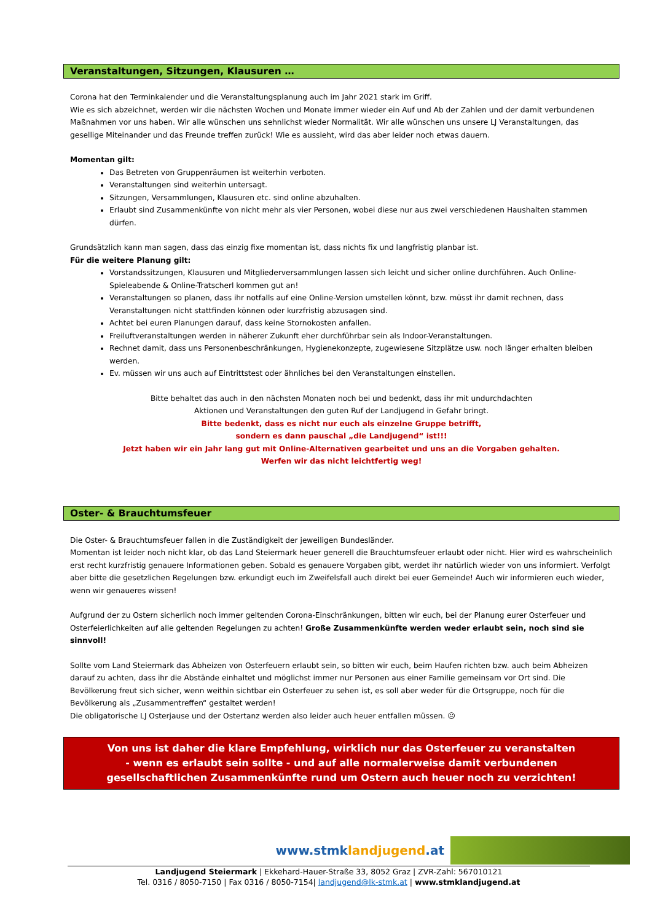Veranstaltungen, Sitzungen, Klausuren …
Corona hat den Terminkalender und die Veranstaltungsplanung auch im Jahr 2021 stark im Griff.
Wie es sich abzeichnet, werden wir die nächsten Wochen und Monate immer wieder ein Auf und Ab der Zahlen und der damit verbundenen Maßnahmen vor uns haben. Wir alle wünschen uns sehnlichst wieder Normalität. Wir alle wünschen uns unsere LJ Veranstaltungen, das gesellige Miteinander und das Freunde treffen zurück! Wie es aussieht, wird das aber leider noch etwas dauern.
Momentan gilt:
Das Betreten von Gruppenräumen ist weiterhin verboten.
Veranstaltungen sind weiterhin untersagt.
Sitzungen, Versammlungen, Klausuren etc. sind online abzuhalten.
Erlaubt sind Zusammenkünfte von nicht mehr als vier Personen, wobei diese nur aus zwei verschiedenen Haushalten stammen dürfen.
Grundsätzlich kann man sagen, dass das einzig fixe momentan ist, dass nichts fix und langfristig planbar ist.
Für die weitere Planung gilt:
Vorstandssitzungen, Klausuren und Mitgliederversammlungen lassen sich leicht und sicher online durchführen. Auch Online-Spieleabende & Online-Tratscherl kommen gut an!
Veranstaltungen so planen, dass ihr notfalls auf eine Online-Version umstellen könnt, bzw. müsst ihr damit rechnen, dass Veranstaltungen nicht stattfinden können oder kurzfristig abzusagen sind.
Achtet bei euren Planungen darauf, dass keine Stornokosten anfallen.
Freiluftveranstaltungen werden in näherer Zukunft eher durchführbar sein als Indoor-Veranstaltungen.
Rechnet damit, dass uns Personenbeschränkungen, Hygienekonzepte, zugewiesene Sitzplätze usw. noch länger erhalten bleiben werden.
Ev. müssen wir uns auch auf Eintrittstest oder ähnliches bei den Veranstaltungen einstellen.
Bitte behaltet das auch in den nächsten Monaten noch bei und bedenkt, dass ihr mit undurchdachten
Aktionen und Veranstaltungen den guten Ruf der Landjugend in Gefahr bringt.
Bitte bedenkt, dass es nicht nur euch als einzelne Gruppe betrifft,
sondern es dann pauschal „die Landjugend“ ist!!!
Jetzt haben wir ein Jahr lang gut mit Online-Alternativen gearbeitet und uns an die Vorgaben gehalten.
Werfen wir das nicht leichtfertig weg!
Oster- & Brauchtumsfeuer
Die Oster- & Brauchtumsfeuer fallen in die Zuständigkeit der jeweiligen Bundesländer.
Momentan ist leider noch nicht klar, ob das Land Steiermark heuer generell die Brauchtumsfeuer erlaubt oder nicht. Hier wird es wahrscheinlich erst recht kurzfristig genauere Informationen geben. Sobald es genauere Vorgaben gibt, werdet ihr natürlich wieder von uns informiert. Verfolgt aber bitte die gesetzlichen Regelungen bzw. erkundigt euch im Zweifelsfall auch direkt bei euer Gemeinde! Auch wir informieren euch wieder, wenn wir genaueres wissen!
Aufgrund der zu Ostern sicherlich noch immer geltenden Corona-Einschränkungen, bitten wir euch, bei der Planung eurer Osterfeuer und Osterfeierlichkeiten auf alle geltenden Regelungen zu achten! Große Zusammenkünfte werden weder erlaubt sein, noch sind sie sinnvoll!
Sollte vom Land Steiermark das Abheizen von Osterfeuern erlaubt sein, so bitten wir euch, beim Haufen richten bzw. auch beim Abheizen darauf zu achten, dass ihr die Abstände einhaltet und möglichst immer nur Personen aus einer Familie gemeinsam vor Ort sind. Die Bevölkerung freut sich sicher, wenn weithin sichtbar ein Osterfeuer zu sehen ist, es soll aber weder für die Ortsgruppe, noch für die Bevölkerung als „Zusammentreffen“ gestaltet werden!
Die obligatorische LJ Osterjause und der Ostertanz werden also leider auch heuer entfallen müssen. ☹
Von uns ist daher die klare Empfehlung, wirklich nur das Osterfeuer zu veranstalten
- wenn es erlaubt sein sollte - und auf alle normalerweise damit verbundenen
gesellschaftlichen Zusammenkünfte rund um Ostern auch heuer noch zu verzichten!
www.stmklandjugend.at
Landjugend Steiermark | Ekkehard-Hauer-Straße 33, 8052 Graz | ZVR-Zahl: 567010121
Tel. 0316 / 8050-7150 | Fax 0316 / 8050-7154| landjugend@lk-stmk.at | www.stmklandjugend.at